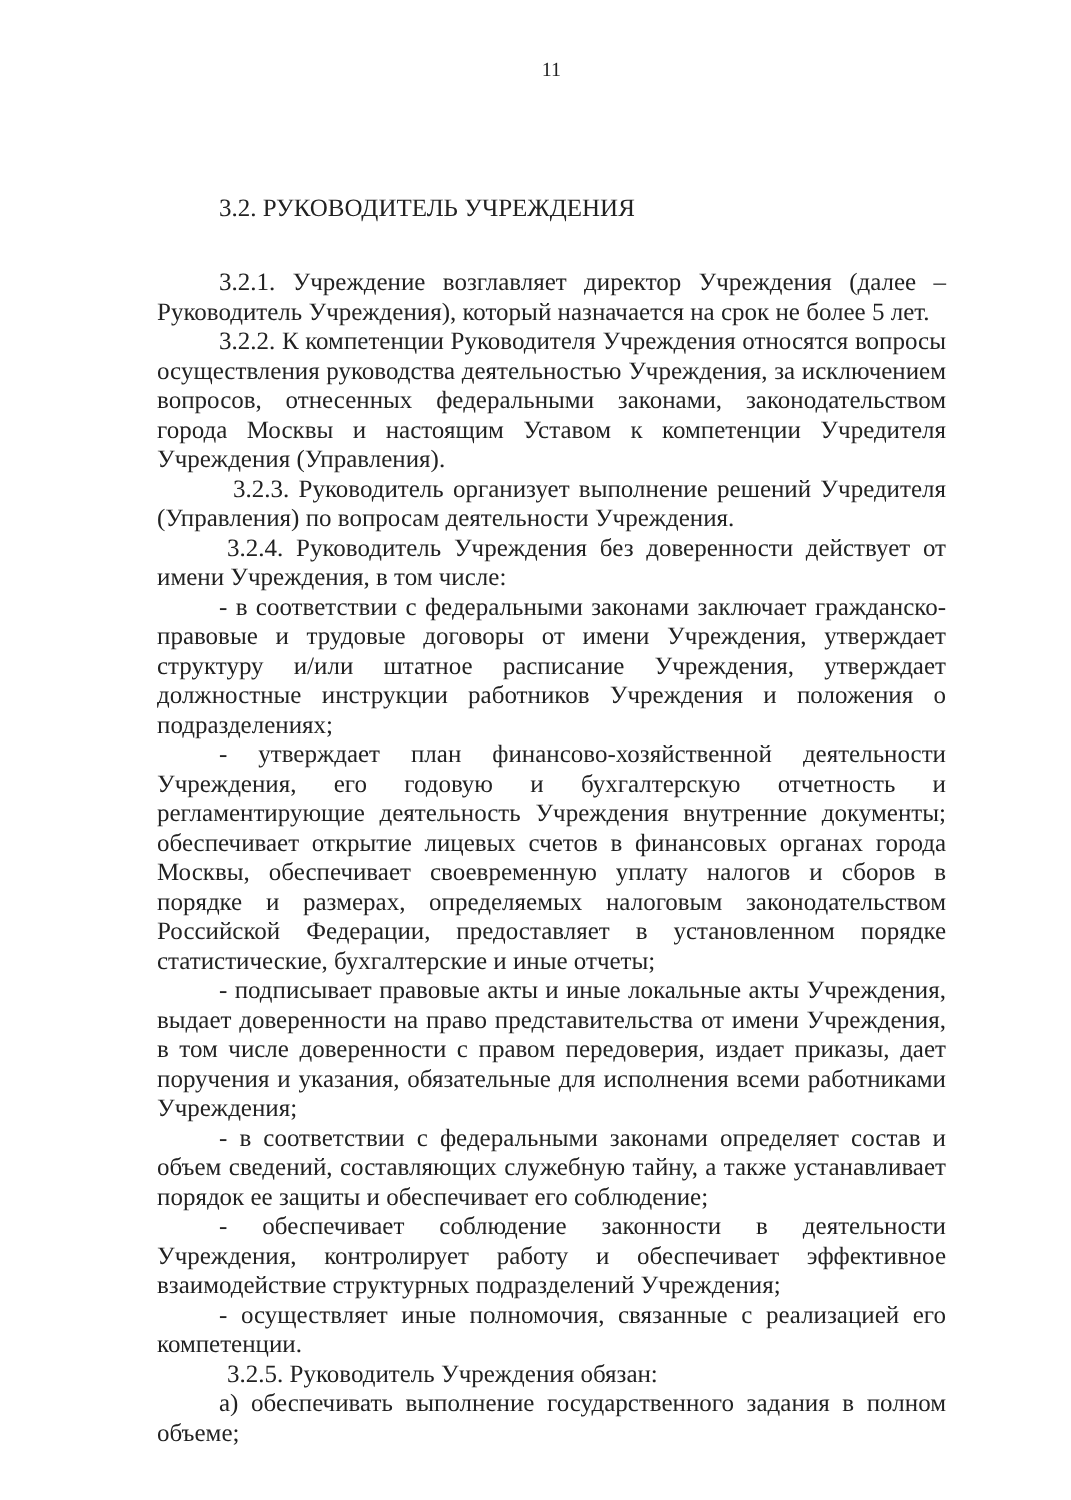11
3.2. РУКОВОДИТЕЛЬ УЧРЕЖДЕНИЯ
3.2.1. Учреждение возглавляет директор Учреждения (далее – Руководитель Учреждения), который назначается на срок не более 5 лет.
3.2.2. К компетенции Руководителя Учреждения относятся вопросы осуществления руководства деятельностью Учреждения, за исключением вопросов, отнесенных федеральными законами, законодательством города Москвы и настоящим Уставом к компетенции Учредителя Учреждения (Управления).
3.2.3. Руководитель организует выполнение решений Учредителя (Управления) по вопросам деятельности Учреждения.
3.2.4. Руководитель Учреждения без доверенности действует от имени Учреждения, в том числе:
- в соответствии с федеральными законами заключает гражданско-правовые и трудовые договоры от имени Учреждения, утверждает структуру и/или штатное расписание Учреждения, утверждает должностные инструкции работников Учреждения и положения о подразделениях;
- утверждает план финансово-хозяйственной деятельности Учреждения, его годовую и бухгалтерскую отчетность и регламентирующие деятельность Учреждения внутренние документы; обеспечивает открытие лицевых счетов в финансовых органах города Москвы, обеспечивает своевременную уплату налогов и сборов в порядке и размерах, определяемых налоговым законодательством Российской Федерации, предоставляет в установленном порядке статистические, бухгалтерские и иные отчеты;
- подписывает правовые акты и иные локальные акты Учреждения, выдает доверенности на право представительства от имени Учреждения, в том числе доверенности с правом передоверия, издает приказы, дает поручения и указания, обязательные для исполнения всеми работниками Учреждения;
- в соответствии с федеральными законами определяет состав и объем сведений, составляющих служебную тайну, а также устанавливает порядок ее защиты и обеспечивает его соблюдение;
- обеспечивает соблюдение законности в деятельности Учреждения, контролирует работу и обеспечивает эффективное взаимодействие структурных подразделений Учреждения;
- осуществляет иные полномочия, связанные с реализацией его компетенции.
3.2.5. Руководитель Учреждения обязан:
а) обеспечивать выполнение государственного задания в полном объеме;